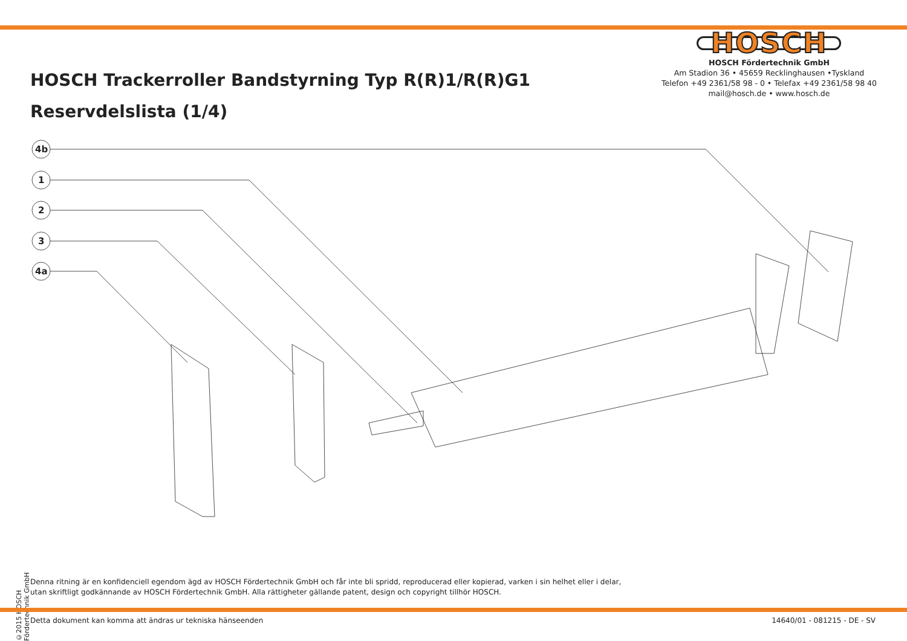HOSCH Trackerroller Bandstyrning Typ R(R)1/R(R)G1
Reservdelslista (1/4)
HOSCH
HOSCH Fördertechnik GmbH
Am Stadion 36 • 45659 Recklinghausen •Tyskland
Telefon +49 2361/58 98 - 0 • Telefax +49 2361/58 98 40
mail@hosch.de • www.hosch.de
4b
1
2
3
4a
©2015 HOSCH Fördertechnik GmbH
Denna ritning är en konfidenciell egendom ägd av HOSCH Fördertechnik GmbH och får inte bli spridd, reproducerad eller kopierad, varken i sin helhet eller i delar,
utan skriftligt godkännande av HOSCH Fördertechnik GmbH. Alla rättigheter gällande patent, design och copyright tillhör HOSCH.
Detta dokument kan komma att ändras ur tekniska hänseenden 14640/01 - 081215 - DE - SV